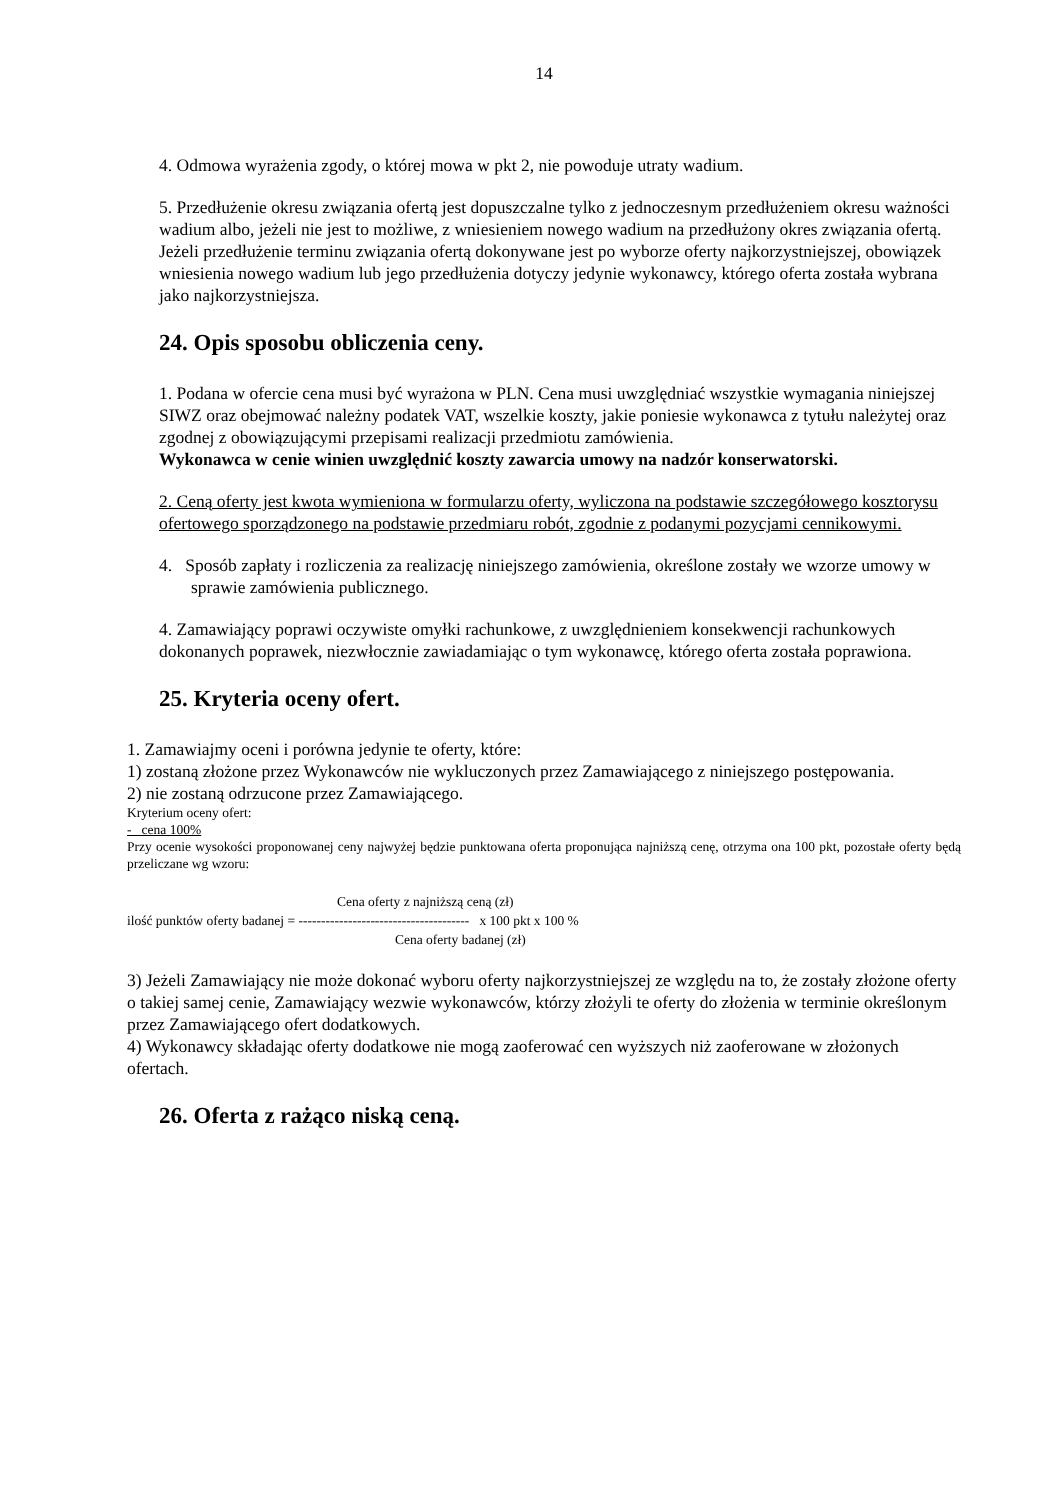14
4. Odmowa wyrażenia zgody, o której mowa w pkt 2, nie powoduje utraty wadium.
5. Przedłużenie okresu związania ofertą jest dopuszczalne tylko z jednoczesnym przedłużeniem okresu ważności wadium albo, jeżeli nie jest to możliwe, z wniesieniem nowego wadium na przedłużony okres związania ofertą. Jeżeli przedłużenie terminu związania ofertą dokonywane jest po wyborze oferty najkorzystniejszej, obowiązek wniesienia nowego wadium lub jego przedłużenia dotyczy jedynie wykonawcy, którego oferta została wybrana jako najkorzystniejsza.
24. Opis sposobu obliczenia ceny.
1. Podana w ofercie cena musi być wyrażona w PLN. Cena musi uwzględniać wszystkie wymagania niniejszej SIWZ oraz obejmować należny podatek VAT, wszelkie koszty, jakie poniesie wykonawca z tytułu należytej oraz zgodnej z obowiązującymi przepisami realizacji przedmiotu zamówienia.
Wykonawca w cenie winien uwzględnić koszty zawarcia umowy na nadzór konserwatorski.
2. Ceną oferty jest kwota wymieniona w formularzu oferty, wyliczona na podstawie szczegółowego kosztorysu ofertowego sporządzonego na podstawie przedmiaru robót, zgodnie z podanymi pozycjami cennikowymi.
4. Sposób zapłaty i rozliczenia za realizację niniejszego zamówienia, określone zostały we wzorze umowy w sprawie zamówienia publicznego.
4. Zamawiający poprawi oczywiste omyłki rachunkowe, z uwzględnieniem konsekwencji rachunkowych dokonanych poprawek, niezwłocznie zawiadamiając o tym wykonawcę, którego oferta została poprawiona.
25. Kryteria oceny ofert.
1. Zamawiajmy oceni i porówna jedynie te oferty, które:
1) zostaną złożone przez Wykonawców nie wykluczonych przez Zamawiającego z niniejszego postępowania.
2) nie zostaną odrzucone przez Zamawiającego.
Kryterium oceny ofert:
- cena 100%
Przy ocenie wysokości proponowanej ceny najwyżej będzie punktowana oferta proponująca najniższą cenę, otrzyma ona 100 pkt, pozostałe oferty będą przeliczane wg wzoru:
Cena oferty z najniższą ceną (zł)
ilość punktów oferty badanej = -------------------------------------- x 100 pkt x 100 %
Cena oferty badanej (zł)
3) Jeżeli Zamawiający nie może dokonać wyboru oferty najkorzystniejszej ze względu na to, że zostały złożone oferty o takiej samej cenie, Zamawiający wezwie wykonawców, którzy złożyli te oferty do złożenia w terminie określonym przez Zamawiającego ofert dodatkowych.
4) Wykonawcy składając oferty dodatkowe nie mogą zaoferować cen wyższych niż zaoferowane w złożonych ofertach.
26. Oferta z rażąco niską ceną.